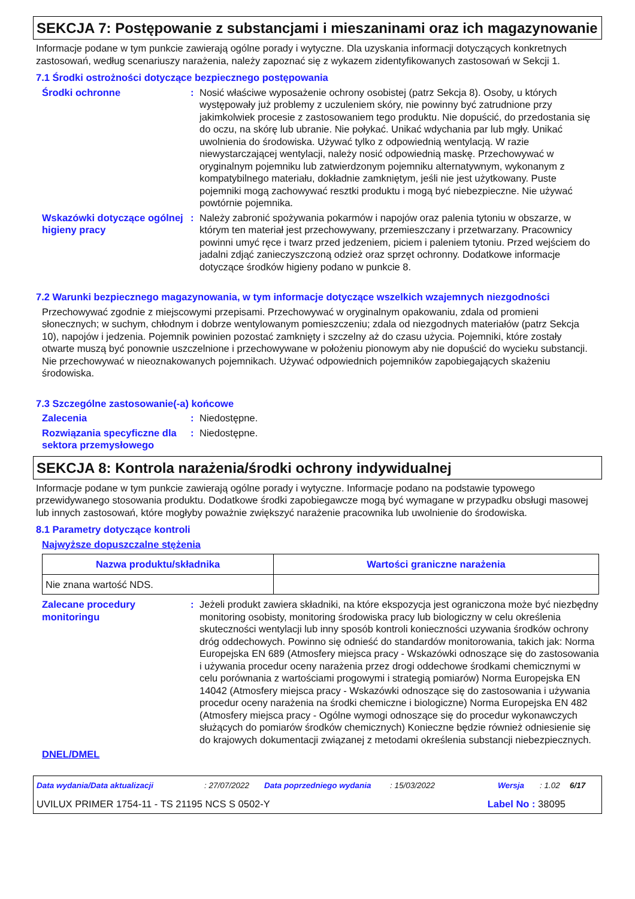SEKCJA 7: Postępowanie z substancjami i mieszaninami oraz ich magazynowanie
Informacje podane w tym punkcie zawierają ogólne porady i wytyczne. Dla uzyskania informacji dotyczących konkretnych zastosowań, według scenariuszy narażenia, należy zapoznać się z wykazem zidentyfikowanych zastosowań w Sekcji 1.
7.1 Środki ostrożności dotyczące bezpiecznego postępowania
Środki ochronne : Nosić właściwe wyposażenie ochrony osobistej (patrz Sekcja 8). Osoby, u których występowały już problemy z uczuleniem skóry, nie powinny być zatrudnione przy jakimkolwiek procesie z zastosowaniem tego produktu. Nie dopuścić, do przedostania się do oczu, na skórę lub ubranie. Nie połykać. Unikać wdychania par lub mgły. Unikać uwolnienia do środowiska. Używać tylko z odpowiednią wentylacją. W razie niewystarczającej wentylacji, należy nosić odpowiednią maskę. Przechowywać w oryginalnym pojemniku lub zatwierdzonym pojemniku alternatywnym, wykonanym z kompatybilnego materiału, dokładnie zamkniętym, jeśli nie jest użytkowany. Puste pojemniki mogą zachowywać resztki produktu i mogą być niebezpieczne. Nie używać powtórnie pojemnika.
Wskazówki dotyczące ogólnej higieny pracy
: Należy zabronić spożywania pokarmów i napojów oraz palenia tytoniu w obszarze, w którym ten materiał jest przechowywany, przemieszczany i przetwarzany. Pracownicy powinni umyć ręce i twarz przed jedzeniem, piciem i paleniem tytoniu. Przed wejściem do jadalni zdjąć zanieczyszczoną odzież oraz sprzęt ochronny. Dodatkowe informacje dotyczące środków higieny podano w punkcie 8.
7.2 Warunki bezpiecznego magazynowania, w tym informacje dotyczące wszelkich wzajemnych niezgodności
Przechowywać zgodnie z miejscowymi przepisami. Przechowywać w oryginalnym opakowaniu, zdala od promieni słonecznych; w suchym, chłodnym i dobrze wentylowanym pomieszczeniu; zdala od niezgodnych materiałów (patrz Sekcja 10), napojów i jedzenia. Pojemnik powinien pozostać zamknięty i szczelny aż do czasu użycia. Pojemniki, które zostały otwarte muszą być ponownie uszczelnione i przechowywane w położeniu pionowym aby nie dopuścić do wycieku substancji. Nie przechowywać w nieoznakowanych pojemnikach. Używać odpowiednich pojemników zapobiegających skażeniu środowiska.
7.3 Szczególne zastosowanie(-a) końcowe
Zalecenia : Niedostępne.
Rozwiązania specyficzne dla sektora przemysłowego
: Niedostępne.
SEKCJA 8: Kontrola narażenia/środki ochrony indywidualnej
Informacje podane w tym punkcie zawierają ogólne porady i wytyczne. Informacje podano na podstawie typowego przewidywanego stosowania produktu. Dodatkowe środki zapobiegawcze mogą być wymagane w przypadku obsługi masowej lub innych zastosowań, które mogłyby poważnie zwiększyć narażenie pracownika lub uwolnienie do środowiska.
8.1 Parametry dotyczące kontroli
Najwyższe dopuszczalne stężenia
| Nazwa produktu/składnika | Wartości graniczne narażenia |
| --- | --- |
| Nie znana wartość NDS. | |
Zalecane procedury monitoringu
: Jeżeli produkt zawiera składniki, na które ekspozycja jest ograniczona może być niezbędny monitoring osobisty, monitoring środowiska pracy lub biologiczny w celu określenia skuteczności wentylacji lub inny sposób kontroli konieczności uzywania środków ochrony dróg oddechowych. Powinno się odnieść do standardów monitorowania, takich jak: Norma Europejska EN 689 (Atmosfery miejsca pracy - Wskazówki odnoszące się do zastosowania i używania procedur oceny narażenia przez drogi oddechowe środkami chemicznymi w celu porównania z wartościami progowymi i strategią pomiarów) Norma Europejska EN 14042 (Atmosfery miejsca pracy - Wskazówki odnoszące się do zastosowania i używania procedur oceny narażenia na środki chemiczne i biologiczne) Norma Europejska EN 482 (Atmosfery miejsca pracy - Ogólne wymogi odnoszące się do procedur wykonawczych służących do pomiarów środków chemicznych) Konieczne będzie również odniesienie się do krajowych dokumentacji związanej z metodami określenia substancji niebezpiecznych.
DNEL/DMEL
Data wydania/Data aktualizacji: 27/07/2022 Data poprzedniego wydania: 15/03/2022 Wersja: 1.02 6/17
UVILUX PRIMER 1754-11 - TS 21195 NCS S 0502-Y Label No : 38095